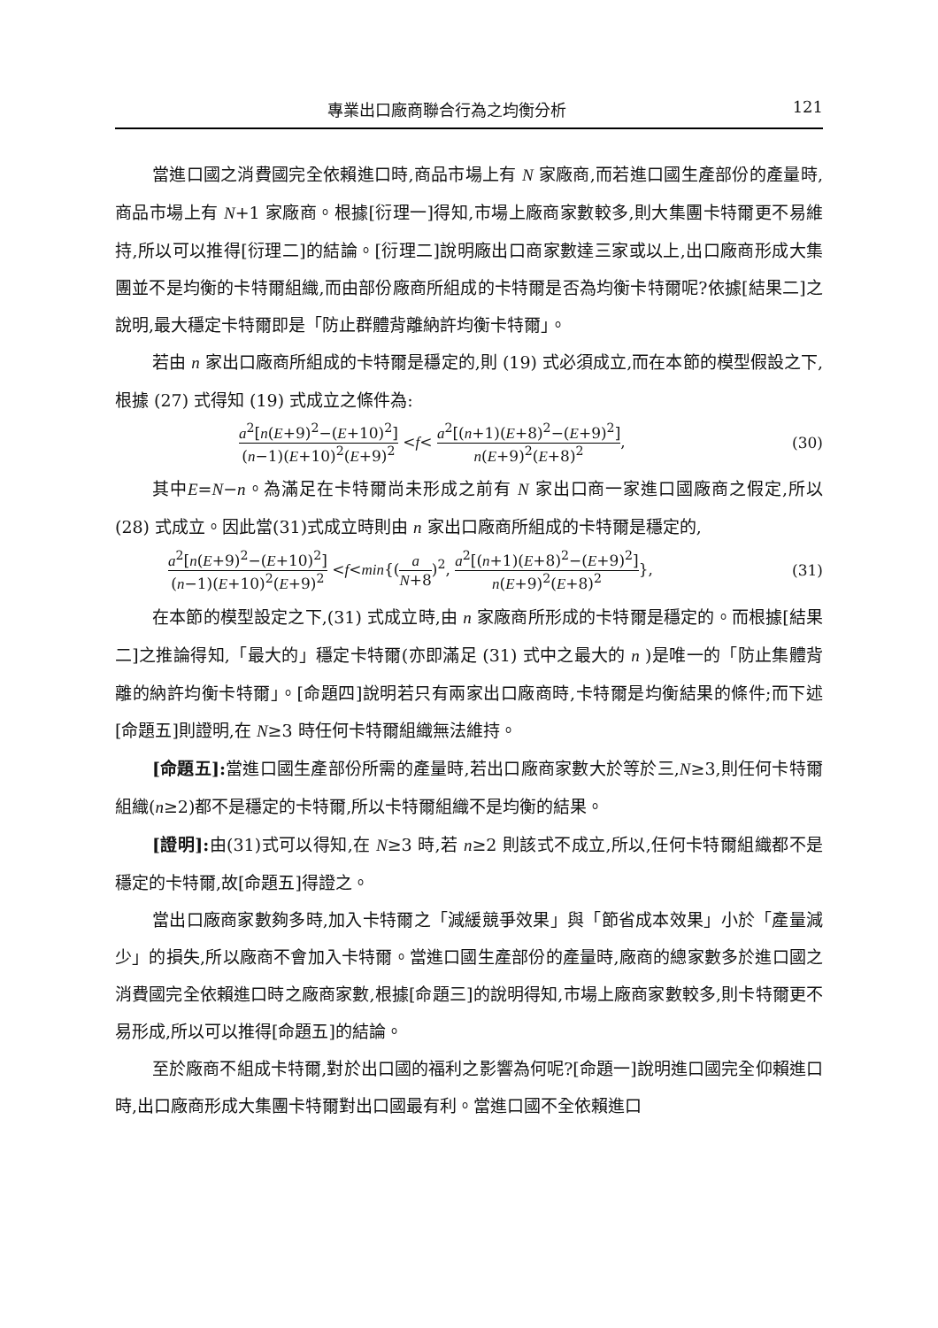專業出口廠商聯合行為之均衡分析 121
當進口國之消費國完全依賴進口時,商品市場上有 N 家廠商,而若進口國生產部份的產量時,商品市場上有 N+1 家廠商。根據[衍理一]得知,市場上廠商家數較多,則大集團卡特爾更不易維持,所以可以推得[衍理二]的結論。[衍理二]說明廠出口商家數達三家或以上,出口廠商形成大集團並不是均衡的卡特爾組織,而由部份廠商所組成的卡特爾是否為均衡卡特爾呢?依據[結果二]之說明,最大穩定卡特爾即是「防止群體背離納許均衡卡特爾」。
若由 n 家出口廠商所組成的卡特爾是穩定的,則 (19) 式必須成立,而在本節的模型假設之下,根據 (27) 式得知 (19) 式成立之條件為:
a<sup>2</sup>[n(E+9)<sup>2</sup>−(E+10)<sup>2</sup>] (n−1)(E+10)<sup>2</sup>(E+9)<sup>2</sup> <f< a<sup>2</sup>[(n+1)(E+8)<sup>2</sup>−(E+9)<sup>2</sup>] n(E+9)<sup>2</sup>(E+8)<sup>2</sup>, (30)
其中E=N−n。為滿足在卡特爾尚未形成之前有 N 家出口商一家進口國廠商之假定,所以 (28) 式成立。因此當(31)式成立時則由 n 家出口廠商所組成的卡特爾是穩定的,
a<sup>2</sup>[n(E+9)<sup>2</sup>−(E+10)<sup>2</sup>] (n−1)(E+10)<sup>2</sup>(E+9)<sup>2</sup> <f<min{(a N+8)<sup>2</sup>, a<sup>2</sup>[(n+1)(E+8)<sup>2</sup>−(E+9)<sup>2</sup>] n(E+9)<sup>2</sup>(E+8)<sup>2</sup>}, (31)
在本節的模型設定之下,(31) 式成立時,由 n 家廠商所形成的卡特爾是穩定的。而根據[結果二]之推論得知,「最大的」穩定卡特爾(亦即滿足 (31) 式中之最大的 n )是唯一的「防止集體背離的納許均衡卡特爾」。[命題四]說明若只有兩家出口廠商時,卡特爾是均衡結果的條件;而下述[命題五]則證明,在 N≥3 時任何卡特爾組織無法維持。
[命題五]: 當進口國生產部份所需的產量時,若出口廠商家數大於等於三,N≥3,則任何卡特爾組織(n≥2)都不是穩定的卡特爾,所以卡特爾組織不是均衡的結果。
[證明]: 由(31)式可以得知,在 N≥3 時,若 n≥2 則該式不成立,所以,任何卡特爾組織都不是穩定的卡特爾,故[命題五]得證之。
當出口廠商家數夠多時,加入卡特爾之「減緩競爭效果」與「節省成本效果」小於「產量減少」的損失,所以廠商不會加入卡特爾。當進口國生產部份的產量時,廠商的總家數多於進口國之消費國完全依賴進口時之廠商家數,根據[命題三]的說明得知,市場上廠商家數較多,則卡特爾更不易形成,所以可以推得[命題五]的結論。
至於廠商不組成卡特爾,對於出口國的福利之影響為何呢?[命題一]說明進口國完全仰賴進口時,出口廠商形成大集團卡特爾對出口國最有利。當進口國不全依賴進口